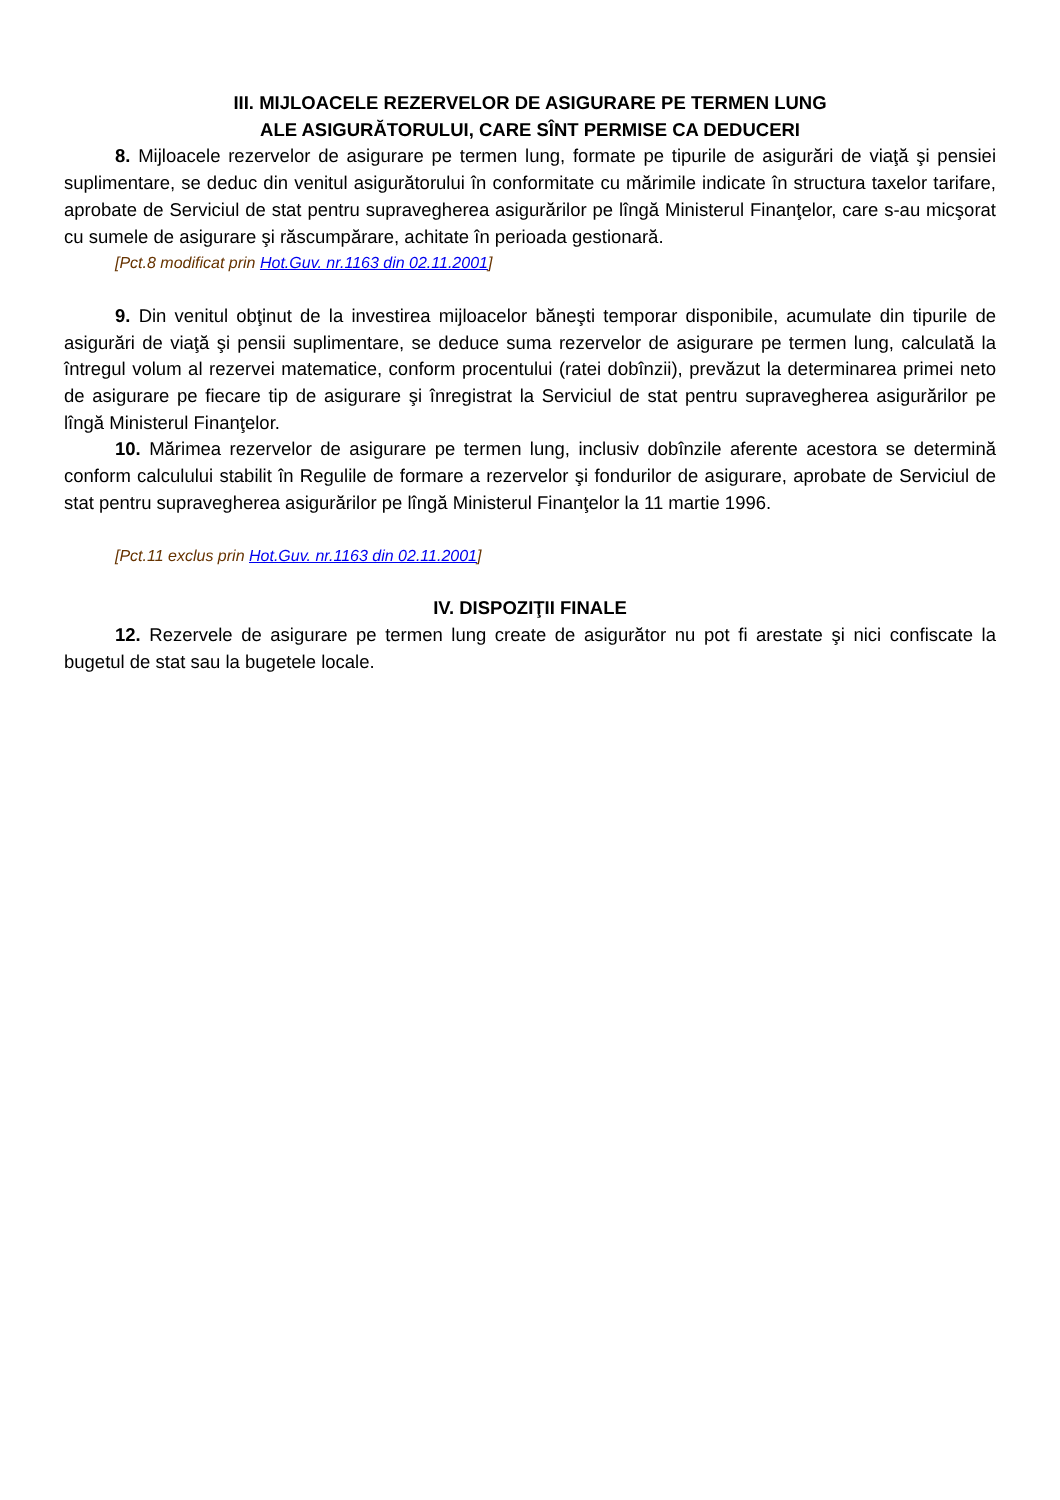III. MIJLOACELE REZERVELOR DE ASIGURARE PE TERMEN LUNG
ALE ASIGURĂTORULUI, CARE SÎNT PERMISE CA DEDUCERI
8. Mijloacele rezervelor de asigurare pe termen lung, formate pe tipurile de asigurări de viaţă şi pensiei suplimentare, se deduc din venitul asigurătorului în conformitate cu mărimile indicate în structura taxelor tarifare, aprobate de Serviciul de stat pentru supravegherea asigurărilor pe lîngă Ministerul Finanţelor, care s-au micşorat cu sumele de asigurare şi răscumpărare, achitate în perioada gestionară.
[Pct.8 modificat prin Hot.Guv. nr.1163 din 02.11.2001]
9. Din venitul obţinut de la investirea mijloacelor băneşti temporar disponibile, acumulate din tipurile de asigurări de viaţă şi pensii suplimentare, se deduce suma rezervelor de asigurare pe termen lung, calculată la întregul volum al rezervei matematice, conform procentului (ratei dobînzii), prevăzut la determinarea primei neto de asigurare pe fiecare tip de asigurare şi înregistrat la Serviciul de stat pentru supravegherea asigurărilor pe lîngă Ministerul Finanţelor.
10. Mărimea rezervelor de asigurare pe termen lung, inclusiv dobînzile aferente acestora se determină conform calculului stabilit în Regulile de formare a rezervelor şi fondurilor de asigurare, aprobate de Serviciul de stat pentru supravegherea asigurărilor pe lîngă Ministerul Finanţelor la 11 martie 1996.
[Pct.11 exclus prin Hot.Guv. nr.1163 din 02.11.2001]
IV. DISPOZIŢII FINALE
12. Rezervele de asigurare pe termen lung create de asigurător nu pot fi arestate şi nici confiscate la bugetul de stat sau la bugetele locale.